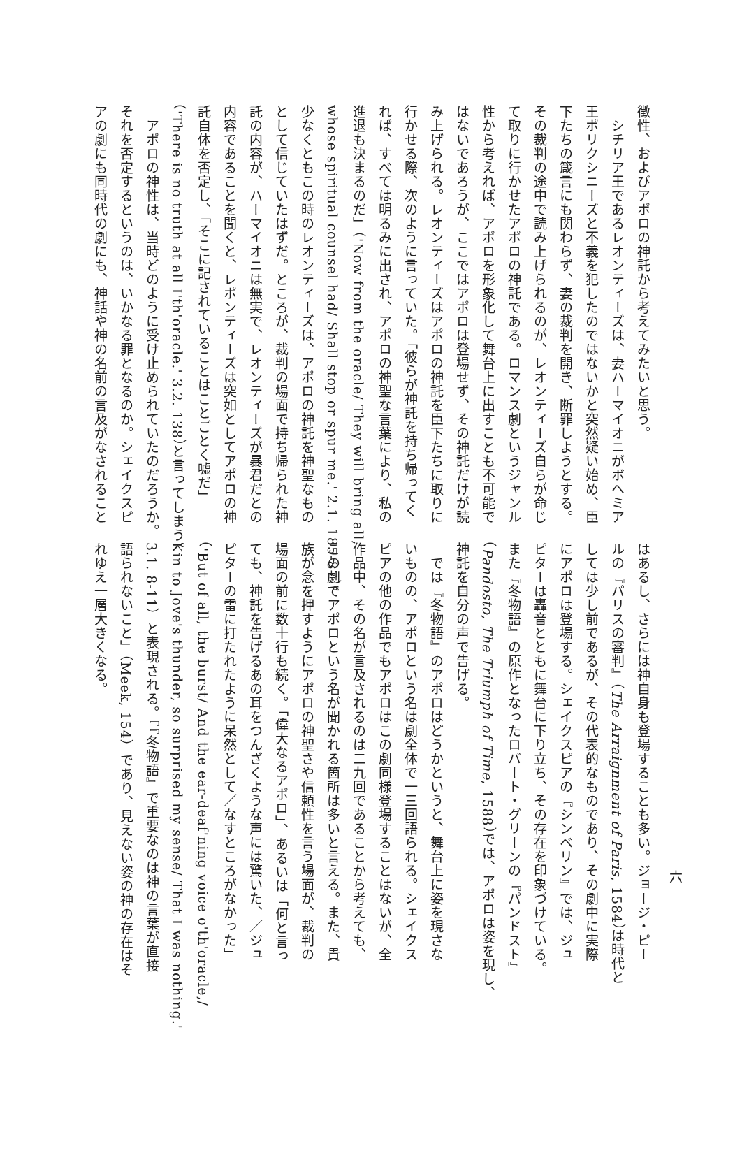徴性、およびアポロの神託から考えてみたいと思う。
　シチリア王であるレオンティーズは、妻ハーマイオニがボヘミア
王ポリクシニーズと不義を犯したのではないかと突然疑い始め、臣
下たちの箴言にも関わらず、妻の裁判を開き、断罪しようとする。
その裁判の途中で読み上げられるのが、レオンティーズ自らが命じ
て取りに行かせたアポロの神託である。ロマンス劇というジャンル
性から考えれば、アポロを形象化して舞台上に出すことも不可能で
はないであろうが、ここではアポロは登場せず、その神託だけが読
み上げられる。レオンティーズはアポロの神託を臣下たちに取りに
行かせる際、次のように言っていた。「彼らが神託を持ち帰ってく
れば、すべては明るみに出され、アポロの神聖な言葉により、私の
進退も決まるのだ」（'Now from the oracle/ They will bring all,
whose spiritual counsel had/ Shall stop or spur me.' 2.1. 185-87）。
少なくともこの時のレオンティーズは、アポロの神託を神聖なもの
として信じていたはずだ。ところが、裁判の場面で持ち帰られた神
託の内容が、ハーマイオニは無実で、レオンティーズが暴君だとの
内容であることを聞くと、レポンティーズは突如としてアポロの神
託自体を否定し、「そこに記されていることはことごとく嘘だ」
（'There is no truth at all I'th'oracle.' 3.2. 138）と言ってしまう。
　アポロの神性は、当時どのように受け止められていたのだろうか。
それを否定するというのは、いかなる罪となるのか。シェイクスピ
アの劇にも同時代の劇にも、神話や神の名前の言及がなされること
はあるし、さらには神自身も登場することも多い。ジョージ・ピー
ルの『パリスの審判』（The Arraignment of Paris, 1584）は時代と
しては少し前であるが、その代表的なものであり、その劇中に実際
にアポロは登場する。シェイクスピアの『シンベリン』では、ジュ
ピターは轟音とともに舞台に下り立ち、その存在を印象づけている。
また『冬物語』の原作となったロバート・グリーンの『パンドスト』
（Pandosto, The Triumph of Time, 1588）では、アポロは姿を現し、
神託を自分の声で告げる。
　では『冬物語』のアポロはどうかというと、舞台上に姿を現さな
いものの、アポロという名は劇全体で一三回語られる。シェイクス
ピアの他の作品でもアポロはこの劇同様登場することはないが、全
作品中、その名が言及されるのは二九回であることから考えても、
この劇でアポロという名が聞かれる箇所は多いと言える。また、貴
族が念を押すようにアポロの神聖さや信頼性を言う場面が、裁判の
場面の前に数十行も続く。「偉大なるアポロ」、あるいは「何と言っ
ても、神託を告げるあの耳をつんざくような声には驚いた、／ジュ
ピターの雷に打たれたように呆然として／なすところがなかった」
（'But of all, the burst/ And the ear-deaf'ning voice o'th'oracle,/
Kin to Jove's thunder, so surprised my sense/ That I was nothing.'
3.1. 8-11）と表現される。『『冬物語』で重要なのは神の言葉が直接
語られないこと」（Meek, 154）であり、見えない姿の神の存在はそ
れゆえ一層大きくなる。
六